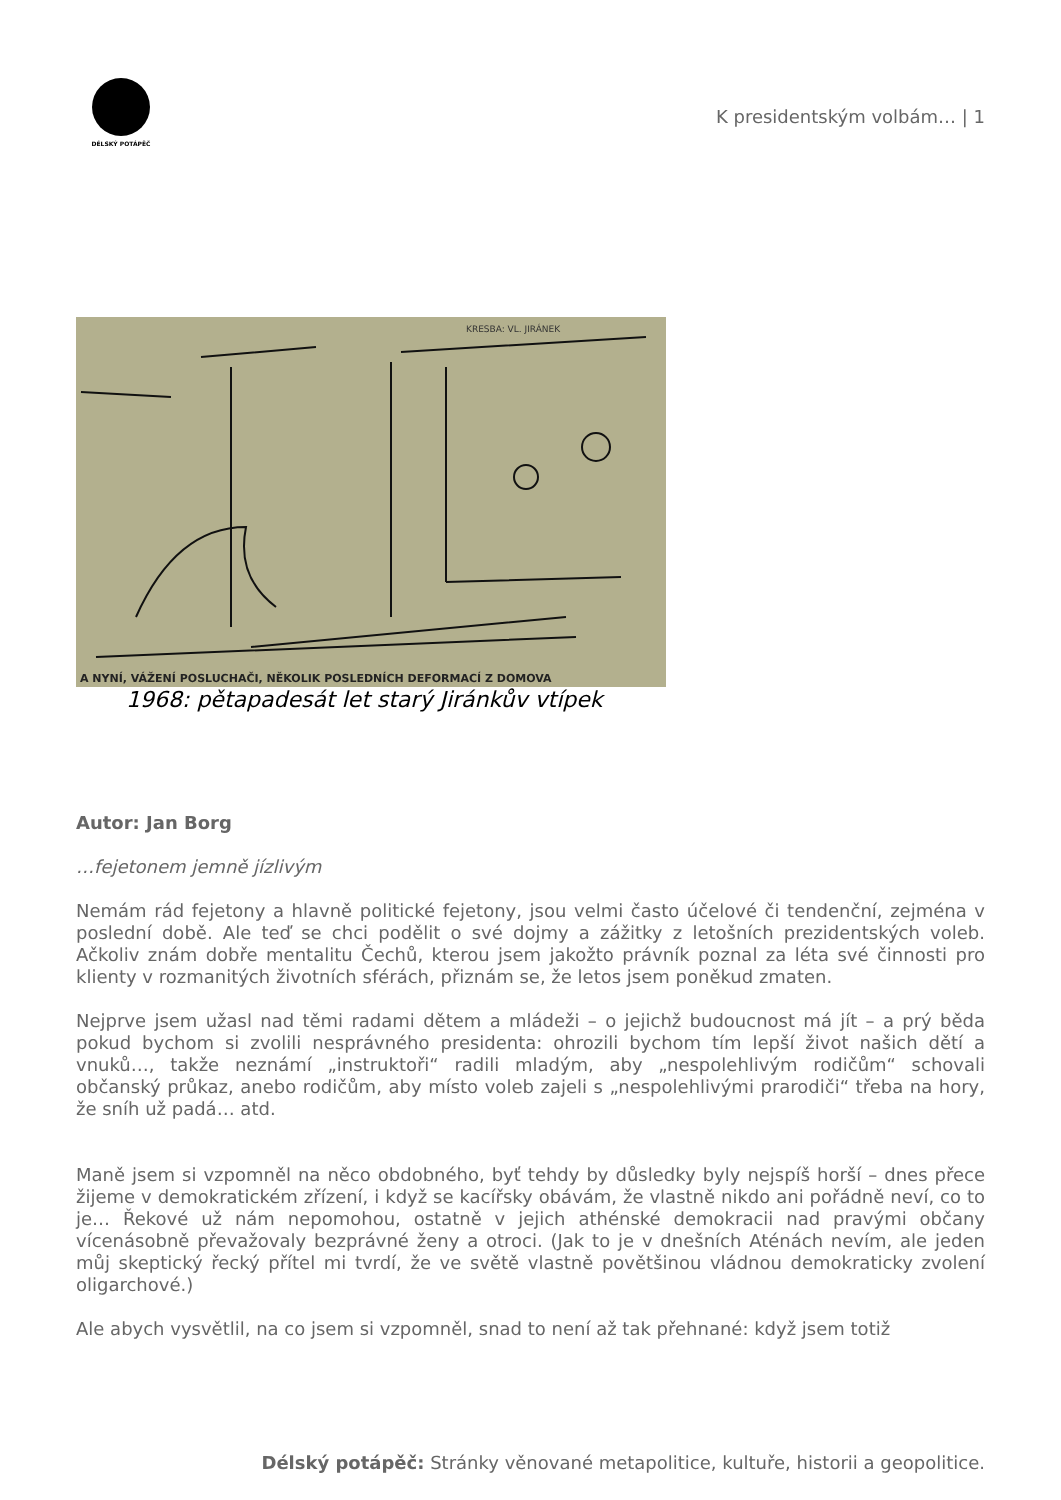DÉLSKÝ POTÁPĚČ
K presidentským volbám… | 1
KRESBA: VL. JIRÁNEK
A NYNÍ, VÁŽENÍ POSLUCHAČI, NĚKOLIK POSLEDNÍCH DEFORMACÍ Z DOMOVA
1968: pětapadesát let starý Jiránkův vtípek
Autor: Jan Borg
…fejetonem jemně jízlivým
Nemám rád fejetony a hlavně politické fejetony, jsou velmi často účelové či tendenční, zejména v poslední době. Ale teď se chci podělit o své dojmy a zážitky z letošních prezidentských voleb. Ačkoliv znám dobře mentalitu Čechů, kterou jsem jakožto právník poznal za léta své činnosti pro klienty v rozmanitých životních sférách, přiznám se, že letos jsem poněkud zmaten.
Nejprve jsem užasl nad těmi radami dětem a mládeži – o jejichž budoucnost má jít – a prý běda pokud bychom si zvolili nesprávného presidenta: ohrozili bychom tím lepší život našich dětí a vnuků…, takže neznámí „instruktoři“ radili mladým, aby „nespolehlivým rodičům“ schovali občanský průkaz, anebo rodičům, aby místo voleb zajeli s „nespolehlivými prarodiči“ třeba na hory, že sníh už padá… atd.
Maně jsem si vzpomněl na něco obdobného, byť tehdy by důsledky byly nejspíš horší – dnes přece žijeme v demokratickém zřízení, i když se kacířsky obávám, že vlastně nikdo ani pořádně neví, co to je… Řekové už nám nepomohou, ostatně v jejich athénské demokracii nad pravými občany vícenásobně převažovaly bezprávné ženy a otroci. (Jak to je v dnešních Aténách nevím, ale jeden můj skeptický řecký přítel mi tvrdí, že ve světě vlastně povětšinou vládnou demokraticky zvolení oligarchové.)
Ale abych vysvětlil, na co jsem si vzpomněl, snad to není až tak přehnané: když jsem totiž
Délský potápěč: Stránky věnované metapolitice, kultuře, historii a geopolitice.